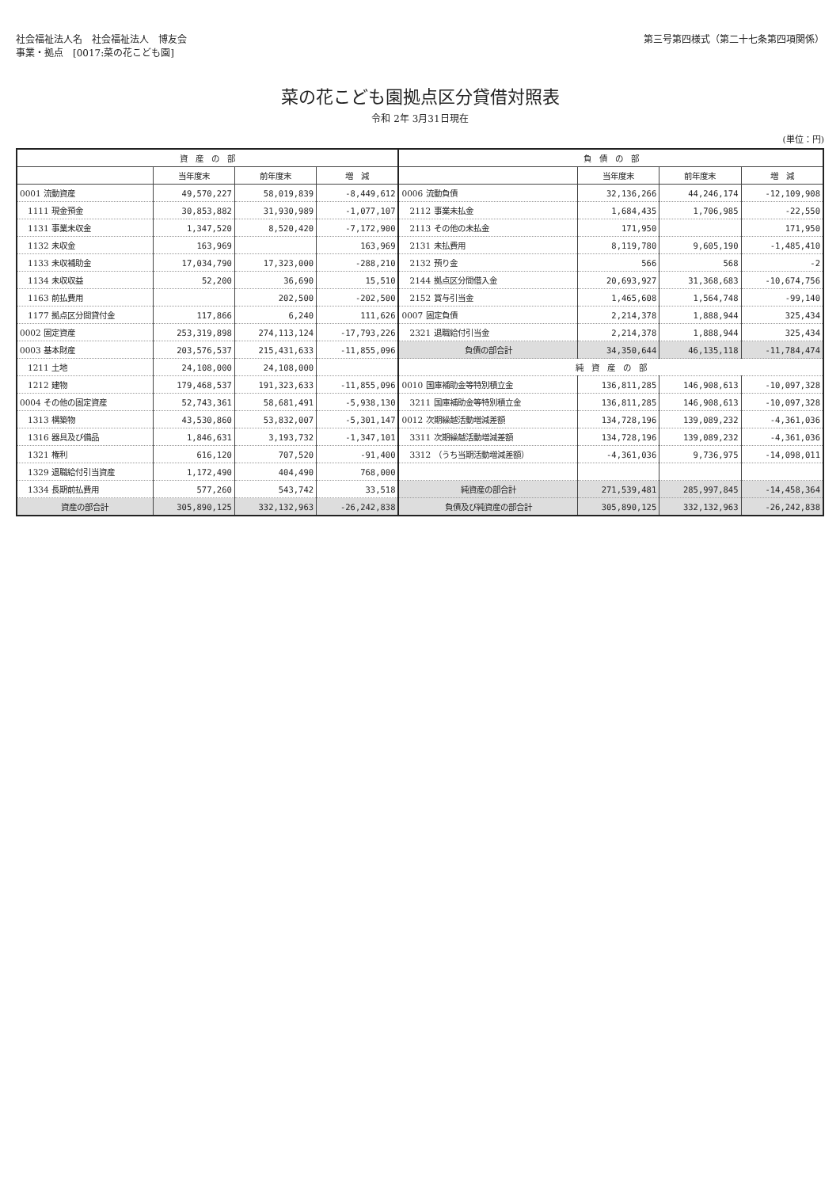社会福祉法人名　社会福祉法人　博友会
事業・拠点　[0017:菜の花こども園]
第三号第四様式（第二十七条第四項関係）
菜の花こども園拠点区分貸借対照表
令和 2年 3月31日現在
(単位：円)
| 資 産 の 部 | | | | 負 債 の 部 | | | |
| --- | --- | --- | --- | --- | --- | --- | --- |
| | 当年度末 | 前年度末 | 増 減 | | 当年度末 | 前年度末 | 増 減 |
| 0001 流動資産 | 49,570,227 | 58,019,839 | -8,449,612 | 0006 流動負債 | 32,136,266 | 44,246,174 | -12,109,908 |
| 1111 現金預金 | 30,853,882 | 31,930,989 | -1,077,107 | 2112 事業未払金 | 1,684,435 | 1,706,985 | -22,550 |
| 1131 事業未収金 | 1,347,520 | 8,520,420 | -7,172,900 | 2113 その他の未払金 | 171,950 | | 171,950 |
| 1132 未収金 | 163,969 | | 163,969 | 2131 未払費用 | 8,119,780 | 9,605,190 | -1,485,410 |
| 1133 未収補助金 | 17,034,790 | 17,323,000 | -288,210 | 2132 預り金 | 566 | 568 | -2 |
| 1134 未収収益 | 52,200 | 36,690 | 15,510 | 2144 拠点区分間借入金 | 20,693,927 | 31,368,683 | -10,674,756 |
| 1163 前払費用 | | 202,500 | -202,500 | 2152 賞与引当金 | 1,465,608 | 1,564,748 | -99,140 |
| 1177 拠点区分間貸付金 | 117,866 | 6,240 | 111,626 | 0007 固定負債 | 2,214,378 | 1,888,944 | 325,434 |
| 0002 固定資産 | 253,319,898 | 274,113,124 | -17,793,226 | 2321 退職給付引当金 | 2,214,378 | 1,888,944 | 325,434 |
| 0003 基本財産 | 203,576,537 | 215,431,633 | -11,855,096 | 負債の部合計 | 34,350,644 | 46,135,118 | -11,784,474 |
| 1211 土地 | 24,108,000 | 24,108,000 | | 純 資 産 の 部 | | | |
| 1212 建物 | 179,468,537 | 191,323,633 | -11,855,096 | 0010 国庫補助金等特別積立金 | 136,811,285 | 146,908,613 | -10,097,328 |
| 0004 その他の固定資産 | 52,743,361 | 58,681,491 | -5,938,130 | 3211 国庫補助金等特別積立金 | 136,811,285 | 146,908,613 | -10,097,328 |
| 1313 構築物 | 43,530,860 | 53,832,007 | -5,301,147 | 0012 次期繰越活動増減差額 | 134,728,196 | 139,089,232 | -4,361,036 |
| 1316 器具及び備品 | 1,846,631 | 3,193,732 | -1,347,101 | 3311 次期繰越活動増減差額 | 134,728,196 | 139,089,232 | -4,361,036 |
| 1321 権利 | 616,120 | 707,520 | -91,400 | 3312 （うち当期活動増減差額） | -4,361,036 | 9,736,975 | -14,098,011 |
| 1329 退職給付引当資産 | 1,172,490 | 404,490 | 768,000 | | | | |
| 1334 長期前払費用 | 577,260 | 543,742 | 33,518 | 純資産の部合計 | 271,539,481 | 285,997,845 | -14,458,364 |
| 資産の部合計 | 305,890,125 | 332,132,963 | -26,242,838 | 負債及び純資産の部合計 | 305,890,125 | 332,132,963 | -26,242,838 |